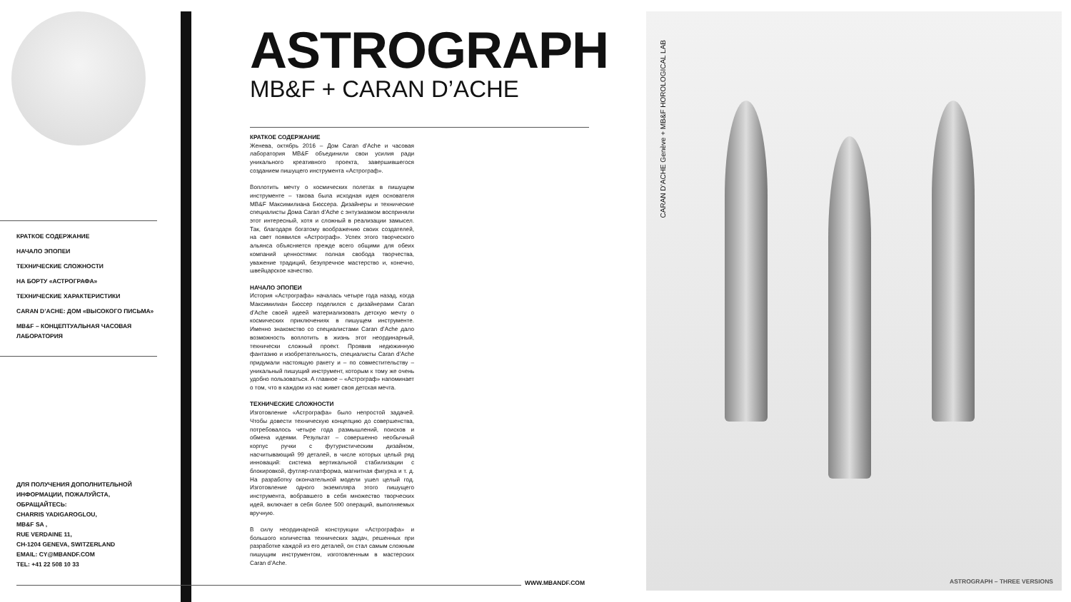КРАТКОЕ СОДЕРЖАНИЕ
НАЧАЛО ЭПОПЕИ
ТЕХНИЧЕСКИЕ СЛОЖНОСТИ
НА БОРТУ «АСТРОГРАФА»
ТЕХНИЧЕСКИЕ ХАРАКТЕРИСТИКИ
CARAN D’ACHE: ДОМ «ВЫСОКОГО ПИСЬМА»
MB&F – КОНЦЕПТУАЛЬНАЯ ЧАСОВАЯ
ЛАБОРАТОРИЯ
ДЛЯ ПОЛУЧЕНИЯ ДОПОЛНИТЕЛЬНОЙ
ИНФОРМАЦИИ, ПОЖАЛУЙСТА,
ОБРАЩАЙТЕСЬ:
CHARRIS YADIGAROGLOU,
MB&F SA ,
RUE VERDAINE 11,
CH-1204 GENEVA, SWITZERLAND
EMAIL: CY@MBANDF.COM
TEL: +41 22 508 10 33
ASTROGRAPH
MB&F + CARAN D’ACHE
КРАТКОЕ СОДЕРЖАНИЕ
Женева, октябрь 2016 – Дом Caran d’Ache и часовая лаборатория MB&F объединили свои усилия ради уникального креативного проекта, завершившегося созданием пишущего инструмента «Астрограф».
Воплотить мечту о космических полетах в пишущем инструменте – такова была исходная идея основателя MB&F Максимилиана Бюссера. Дизайнеры и технические специалисты Дома Caran d’Ache с энтузиазмом восприняли этот интересный, хотя и сложный в реализации замысел. Так, благодаря богатому воображению своих создателей, на свет появился «Астрограф». Успех этого творческого альянса объясняется прежде всего общими для обеих компаний ценностями: полная свобода творчества, уважение традиций, безупречное мастерство и, конечно, швейцарское качество.
НАЧАЛО ЭПОПЕИ
История «Астрографа» началась четыре года назад, когда Максимилиан Бюссер поделился с дизайнерами Caran d’Ache своей идеей материализовать детскую мечту о космических приключениях в пишущем инструменте. Именно знакомство со специалистами Caran d’Ache дало возможность воплотить в жизнь этот неординарный, технически сложный проект. Проявив недюжинную фантазию и изобретательность, специалисты Caran d’Ache придумали настоящую ракету и – по совместительству – уникальный пишущий инструмент, которым к тому же очень удобно пользоваться. А главное – «Астрограф» напоминает о том, что в каждом из нас живет своя детская мечта.
ТЕХНИЧЕСКИЕ СЛОЖНОСТИ
Изготовление «Астрографа» было непростой задачей. Чтобы довести техническую концепцию до совершенства, потребовалось четыре года размышлений, поисков и обмена идеями. Результат – совершенно необычный корпус ручки с футуристическим дизайном, насчитывающий 99 деталей, в числе которых целый ряд инноваций: система вертикальной стабилизации с блокировкой, футляр-платформа, магнитная фигурка и т. д. На разработку окончательной модели ушел целый год. Изготовление одного экземпляра этого пишущего инструмента, вобравшего в себя множество творческих идей, включает в себя более 500 операций, выполняемых вручную.
В силу неординарной конструкции «Астрографа» и большого количества технических задач, решенных при разработке каждой из его деталей, он стал самым сложным пишущим инструментом, изготовленным в мастерских Caran d’Ache.
WWW.MBANDF.COM
CARAN D’ACHE Genève + MB&F HOROLOGICAL LAB
ASTROGRAPH – THREE VERSIONS